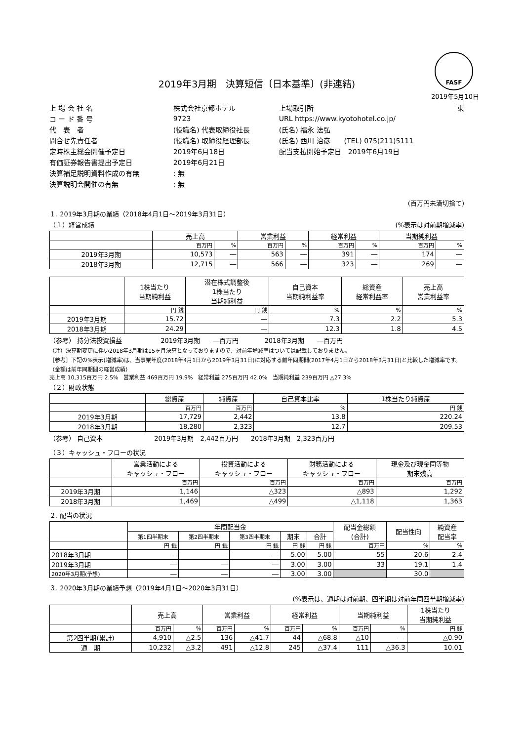FASF
2019年3月期　決算短信〔日本基準〕(非連結)
2019年5月10日
| 上 場 会 社 名 | 株式会社京都ホテル | 上場取引所 | 東 |
| コ ー ド 番 号 | 9723 | URL https://www.kyotohotel.co.jp/ | |
| 代 表 者 | (役職名) 代表取締役社長 | (氏名) 福永 法弘 | |
| 問合せ先責任者 | (役職名) 取締役経理部長 | (氏名) 西川 治彦 (TEL) 075(211)5111 | |
| 定時株主総会開催予定日 | 2019年6月18日 | 配当支払開始予定日 2019年6月19日 | |
| 有価証券報告書提出予定日 | 2019年6月21日 | | |
| 決算補足説明資料作成の有無 | : 無 | | |
| 決算説明会開催の有無 | : 無 | | |
(百万円未満切捨て)
１. 2019年3月期の業績（2018年4月1日～2019年3月31日）
（１）経営成績 (%表示は対前期増減率)
| | 売上高 | | 営業利益 | | 経常利益 | | 当期純利益 | |
| --- | --- | --- | --- | --- | --- | --- | --- | --- |
| | 百万円 | % | 百万円 | % | 百万円 | % | 百万円 | % |
| 2019年3月期 | 10,573 | ― | 563 | ― | 391 | ― | 174 | ― |
| 2018年3月期 | 12,715 | ― | 566 | ― | 323 | ― | 269 | ― |
| | 1株当たり 当期純利益 | 潜在株式調整後 1株当たり 当期純利益 | 自己資本 当期純利益率 | 総資産 経常利益率 | 売上高 営業利益率 |
| --- | --- | --- | --- | --- | --- |
| | 円 銭 | 円 銭 | % | % | % |
| 2019年3月期 | 15.72 | ― | 7.3 | 2.2 | 5.3 |
| 2018年3月期 | 24.29 | ― | 12.3 | 1.8 | 4.5 |
（参考） 持分法投資損益　　　　　　2019年3月期　　―百万円　　　　2018年3月期　　―百万円
（注）決算期変更に伴い2018年3月期は15ヶ月決算となっておりますので、対前年増減率はついては記載しておりません。
［参考］下記の%表示(増減率)は、当事業年度(2018年4月1日から2019年3月31日)に対応する前年同期間(2017年4月1日から2018年3月31日)と比較した増減率です。（金額は前年同期間の経営成績）
売上高 10,315百万円 2.5%　営業利益 469百万円 19.9%　経常利益 275百万円 42.0%　当期純利益 239百万円 △27.3%
（２）財政状態
| | 総資産 | 純資産 | 自己資本比率 | 1株当たり純資産 |
| --- | --- | --- | --- | --- |
| | 百万円 | 百万円 | % | 円 銭 |
| 2019年3月期 | 17,729 | 2,442 | 13.8 | 220.24 |
| 2018年3月期 | 18,280 | 2,323 | 12.7 | 209.53 |
（参考） 自己資本　　　　　　　　2019年3月期　2,442百万円　　2018年3月期　2,323百万円
（３）キャッシュ・フローの状況
| | 営業活動による キャッシュ・フロー | 投資活動による キャッシュ・フロー | 財務活動による キャッシュ・フロー | 現金及び現金同等物 期末残高 |
| --- | --- | --- | --- | --- |
| | 百万円 | 百万円 | 百万円 | 百万円 |
| 2019年3月期 | 1,146 | △323 | △893 | 1,292 |
| 2018年3月期 | 1,469 | △499 | △1,118 | 1,363 |
２. 配当の状況
| | 年間配当金 | | | | | 配当金総額 (合計) | 配当性向 | 純資産 配当率 |
| --- | --- | --- | --- | --- | --- | --- | --- | --- |
| | 第1四半期末 | 第2四半期末 | 第3四半期末 | 期末 | 合計 | | | |
| | 円 銭 | 円 銭 | 円 銭 | 円 銭 | 円 銭 | 百万円 | % | % |
| 2018年3月期 | ― | ― | ― | 5.00 | 5.00 | 55 | 20.6 | 2.4 |
| 2019年3月期 | ― | ― | ― | 3.00 | 3.00 | 33 | 19.1 | 1.4 |
| 2020年3月期(予想) | ― | ― | ― | 3.00 | 3.00 | | 30.0 | |
３. 2020年3月期の業績予想（2019年4月1日～2020年3月31日）
(%表示は、通期は対前期、四半期は対前年同四半期増減率)
| | 売上高 | | 営業利益 | | 経常利益 | | 当期純利益 | | 1株当たり 当期純利益 |
| --- | --- | --- | --- | --- | --- | --- | --- | --- | --- |
| | 百万円 | % | 百万円 | % | 百万円 | % | 百万円 | % | 円 銭 |
| 第2四半期(累計) | 4,910 | △2.5 | 136 | △41.7 | 44 | △68.8 | △10 | ― | △0.90 |
| 通 期 | 10,232 | △3.2 | 491 | △12.8 | 245 | △37.4 | 111 | △36.3 | 10.01 |